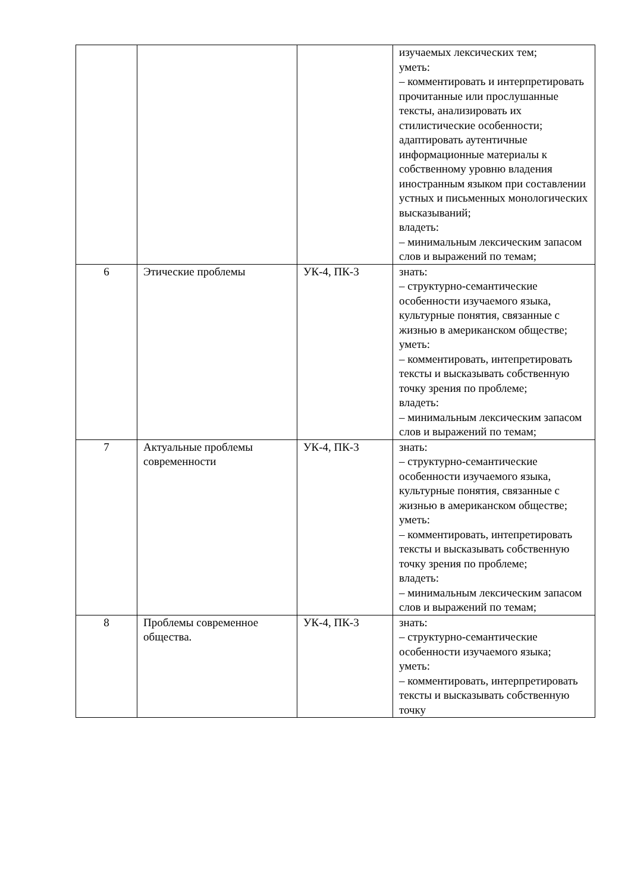| | | | изучаемых лексических тем; уметь: – комментировать и интерпретировать прочитанные или прослушанные тексты, анализировать их стилистические особенности; адаптировать аутентичные информационные материалы к собственному уровню владения иностранным языком при составлении устных и письменных монологических высказываний; владеть: – минимальным лексическим запасом слов и выражений по темам; |
| 6 | Этические проблемы | УК-4, ПК-3 | знать: – структурно-семантические особенности изучаемого языка, культурные понятия, связанные с жизнью в американском обществе; уметь: – комментировать, интепретировать тексты и высказывать собственную точку зрения по проблеме; владеть: – минимальным лексическим запасом слов и выражений по темам; |
| 7 | Актуальные проблемы современности | УК-4, ПК-3 | знать: – структурно-семантические особенности изучаемого языка, культурные понятия, связанные с жизнью в американском обществе; уметь: – комментировать, интепретировать тексты и высказывать собственную точку зрения по проблеме; владеть: – минимальным лексическим запасом слов и выражений по темам; |
| 8 | Проблемы современное общества. | УК-4, ПК-3 | знать: – структурно-семантические особенности изучаемого языка; уметь: – комментировать, интерпретировать тексты и высказывать собственную точку |